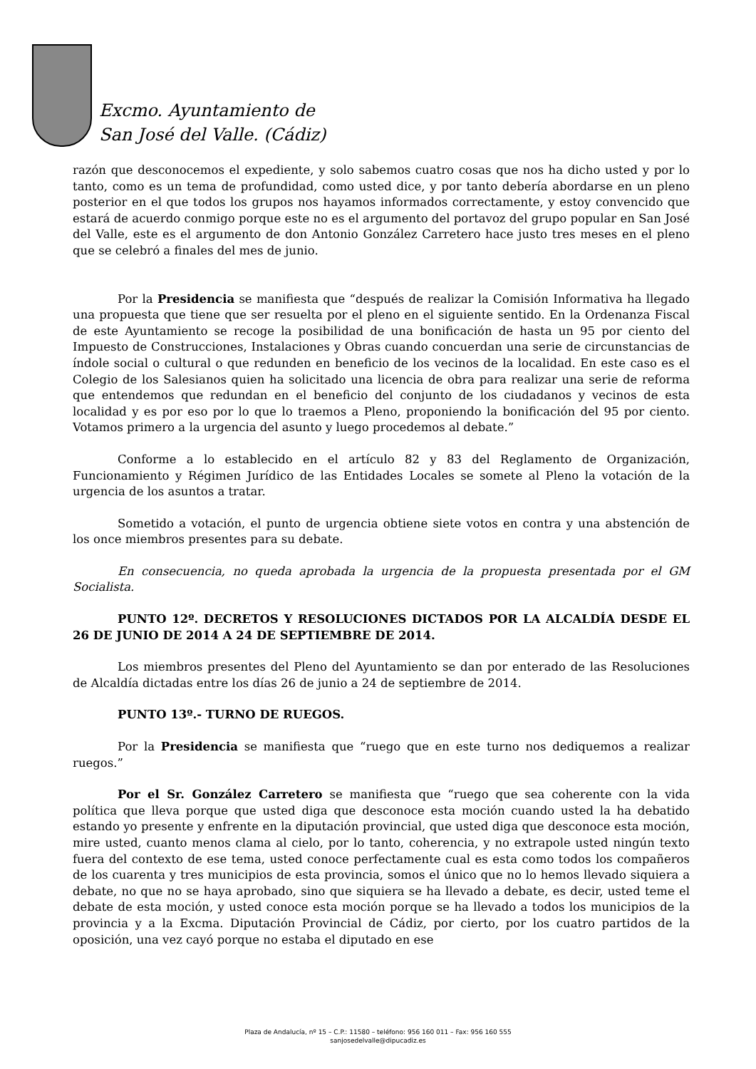Excmo. Ayuntamiento de
San José del Valle. (Cádiz)
razón que desconocemos el expediente, y solo sabemos cuatro cosas que nos ha dicho usted y por lo tanto, como es un tema de profundidad, como usted dice, y por tanto debería abordarse en un pleno posterior en el que todos los grupos nos hayamos informados correctamente, y estoy convencido que estará de acuerdo conmigo porque este no es el argumento del portavoz del grupo popular en San José del Valle, este es el argumento de don Antonio González Carretero hace justo tres meses en el pleno que se celebró a finales del mes de junio.
Por la Presidencia se manifiesta que “después de realizar la Comisión Informativa ha llegado una propuesta que tiene que ser resuelta por el pleno en el siguiente sentido. En la Ordenanza Fiscal de este Ayuntamiento se recoge la posibilidad de una bonificación de hasta un 95 por ciento del Impuesto de Construcciones, Instalaciones y Obras cuando concuerdan una serie de circunstancias de índole social o cultural o que redunden en beneficio de los vecinos de la localidad. En este caso es el Colegio de los Salesianos quien ha solicitado una licencia de obra para realizar una serie de reforma que entendemos que redundan en el beneficio del conjunto de los ciudadanos y vecinos de esta localidad y es por eso por lo que lo traemos a Pleno, proponiendo la bonificación del 95 por ciento. Votamos primero a la urgencia del asunto y luego procedemos al debate.”
Conforme a lo establecido en el artículo 82 y 83 del Reglamento de Organización, Funcionamiento y Régimen Jurídico de las Entidades Locales se somete al Pleno la votación de la urgencia de los asuntos a tratar.
Sometido a votación, el punto de urgencia obtiene siete votos en contra y una abstención de los once miembros presentes para su debate.
En consecuencia, no queda aprobada la urgencia de la propuesta presentada por el GM Socialista.
PUNTO 12º. DECRETOS Y RESOLUCIONES DICTADOS POR LA ALCALDÍA DESDE EL 26 DE JUNIO DE 2014 A 24 DE SEPTIEMBRE DE 2014.
Los miembros presentes del Pleno del Ayuntamiento se dan por enterado de las Resoluciones de Alcaldía dictadas entre los días 26 de junio a 24 de septiembre de 2014.
PUNTO 13º.- TURNO DE RUEGOS.
Por la Presidencia se manifiesta que “ruego que en este turno nos dediquemos a realizar ruegos.”
Por el Sr. González Carretero se manifiesta que “ruego que sea coherente con la vida política que lleva porque que usted diga que desconoce esta moción cuando usted la ha debatido estando yo presente y enfrente en la diputación provincial, que usted diga que desconoce esta moción, mire usted, cuanto menos clama al cielo, por lo tanto, coherencia, y no extrapole usted ningún texto fuera del contexto de ese tema, usted conoce perfectamente cual es esta como todos los compañeros de los cuarenta y tres municipios de esta provincia, somos el único que no lo hemos llevado siquiera a debate, no que no se haya aprobado, sino que siquiera se ha llevado a debate, es decir, usted teme el debate de esta moción, y usted conoce esta moción porque se ha llevado a todos los municipios de la provincia y a la Excma. Diputación Provincial de Cádiz, por cierto, por los cuatro partidos de la oposición, una vez cayó porque no estaba el diputado en ese
Plaza de Andalucía, nº 15 – C.P.: 11580 – teléfono: 956 160 011 – Fax: 956 160 555
sanjosedelvalle@dipucadiz.es